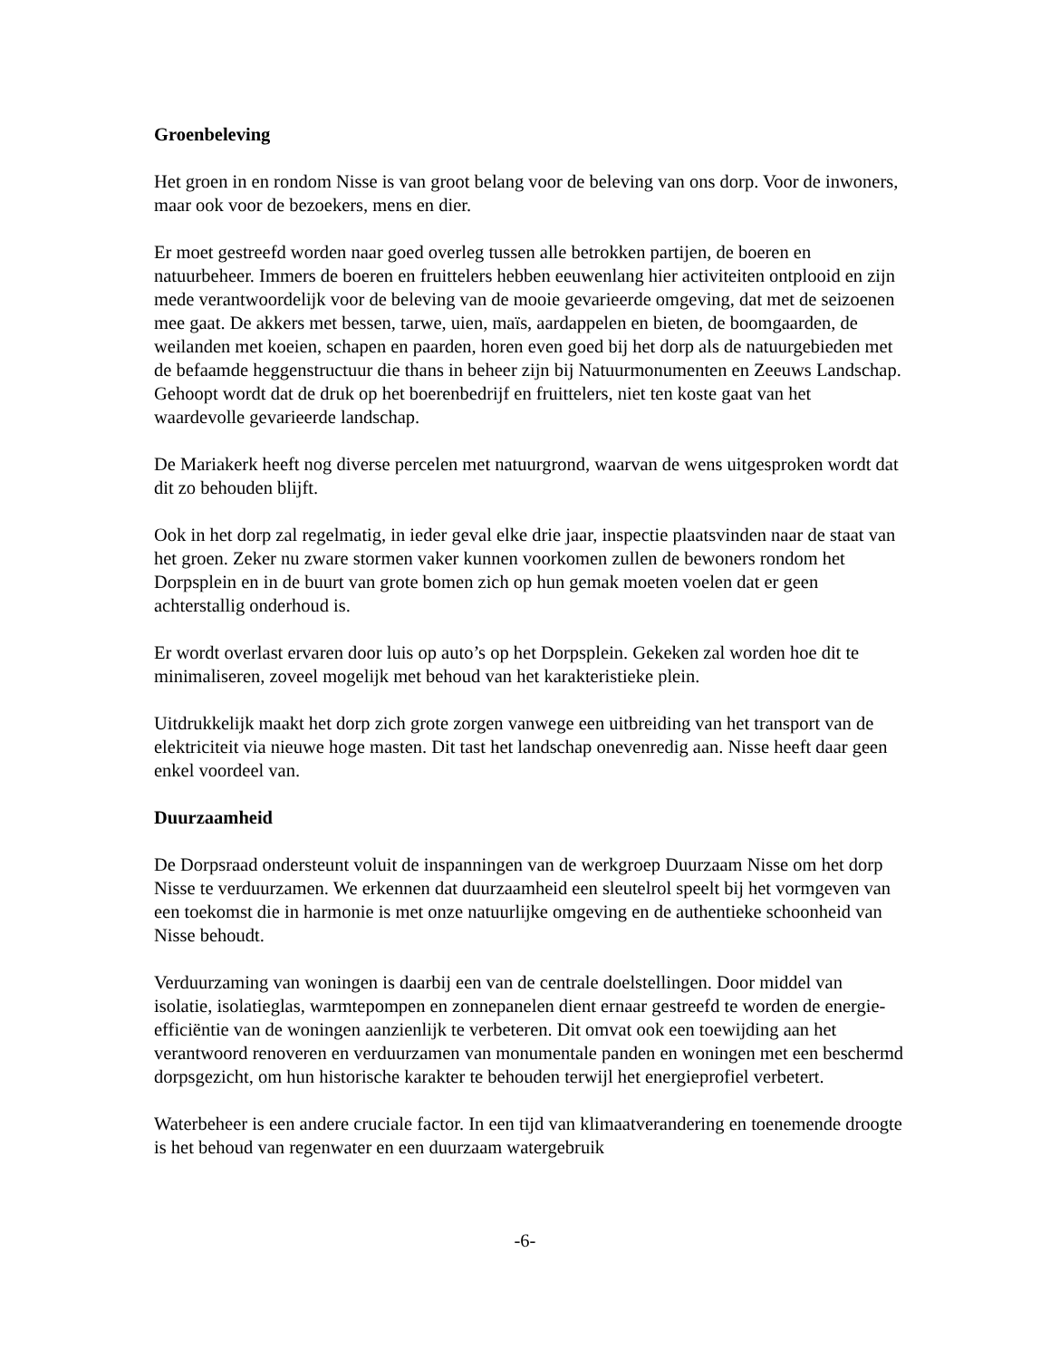Groenbeleving
Het groen in en rondom Nisse is van groot belang voor de beleving van ons dorp. Voor de inwoners, maar ook voor de bezoekers, mens en dier.
Er moet gestreefd worden naar goed overleg tussen alle betrokken partijen, de boeren en natuurbeheer. Immers de boeren en fruittelers hebben eeuwenlang hier activiteiten ontplooid en zijn mede verantwoordelijk voor de beleving van de mooie gevarieerde omgeving, dat met de seizoenen mee gaat. De akkers met bessen, tarwe, uien, maïs, aardappelen en bieten, de boomgaarden, de weilanden met koeien, schapen en paarden, horen even goed bij het dorp als de natuurgebieden met de befaamde heggenstructuur die thans in beheer zijn bij Natuurmonumenten en Zeeuws Landschap. Gehoopt wordt dat de druk op het boerenbedrijf en fruittelers, niet ten koste gaat van het waardevolle gevarieerde landschap.
De Mariakerk heeft nog diverse percelen met natuurgrond, waarvan de wens uitgesproken wordt dat dit zo behouden blijft.
Ook in het dorp zal regelmatig, in ieder geval elke drie jaar, inspectie plaatsvinden naar de staat van het groen. Zeker nu zware stormen vaker kunnen voorkomen zullen de bewoners rondom het Dorpsplein en in de buurt van grote bomen zich op hun gemak moeten voelen dat er geen achterstallig onderhoud is.
Er wordt overlast ervaren door luis op auto’s op het Dorpsplein. Gekeken zal worden hoe dit te minimaliseren, zoveel mogelijk met behoud van het karakteristieke plein.
Uitdrukkelijk maakt het dorp zich grote zorgen vanwege een uitbreiding van het transport van de elektriciteit via nieuwe hoge masten. Dit tast het landschap onevenredig aan. Nisse heeft daar geen enkel voordeel van.
Duurzaamheid
De Dorpsraad ondersteunt voluit de inspanningen van de werkgroep Duurzaam Nisse om het dorp Nisse te verduurzamen. We erkennen dat duurzaamheid een sleutelrol speelt bij het vormgeven van een toekomst die in harmonie is met onze natuurlijke omgeving en de authentieke schoonheid van Nisse behoudt.
Verduurzaming van woningen is daarbij een van de centrale doelstellingen. Door middel van isolatie, isolatieglas, warmtepompen en zonnepanelen dient ernaar gestreefd te worden de energie-efficiëntie van de woningen aanzienlijk te verbeteren. Dit omvat ook een toewijding aan het verantwoord renoveren en verduurzamen van monumentale panden en woningen met een beschermd dorpsgezicht, om hun historische karakter te behouden terwijl het energieprofiel verbetert.
Waterbeheer is een andere cruciale factor. In een tijd van klimaatverandering en toenemende droogte is het behoud van regenwater en een duurzaam watergebruik
-6-